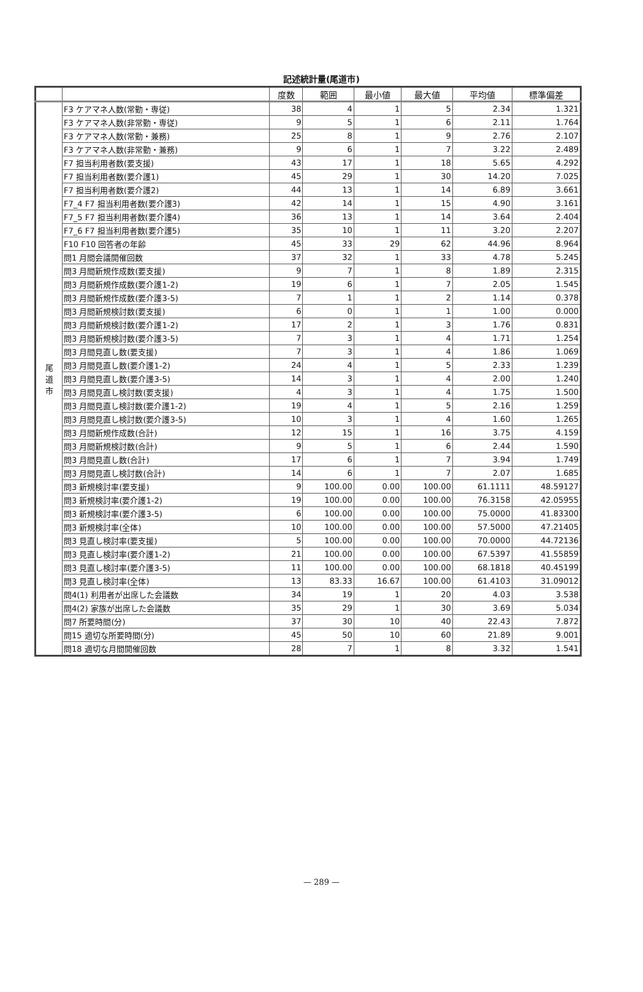記述統計量(尾道市)
| | | 度数 | 範囲 | 最小値 | 最大値 | 平均値 | 標準偏差 |
| --- | --- | --- | --- | --- | --- | --- | --- |
| 尾 道 市 | F3 ケアマネ人数(常勤・専従) | 38 | 4 | 1 | 5 | 2.34 | 1.321 |
| | F3 ケアマネ人数(非常勤・専従) | 9 | 5 | 1 | 6 | 2.11 | 1.764 |
| | F3 ケアマネ人数(常勤・兼務) | 25 | 8 | 1 | 9 | 2.76 | 2.107 |
| | F3 ケアマネ人数(非常勤・兼務) | 9 | 6 | 1 | 7 | 3.22 | 2.489 |
| | F7 担当利用者数(要支援) | 43 | 17 | 1 | 18 | 5.65 | 4.292 |
| | F7 担当利用者数(要介護1) | 45 | 29 | 1 | 30 | 14.20 | 7.025 |
| | F7 担当利用者数(要介護2) | 44 | 13 | 1 | 14 | 6.89 | 3.661 |
| | F7_4 F7 担当利用者数(要介護3) | 42 | 14 | 1 | 15 | 4.90 | 3.161 |
| | F7_5 F7 担当利用者数(要介護4) | 36 | 13 | 1 | 14 | 3.64 | 2.404 |
| | F7_6 F7 担当利用者数(要介護5) | 35 | 10 | 1 | 11 | 3.20 | 2.207 |
| | F10 F10 回答者の年齢 | 45 | 33 | 29 | 62 | 44.96 | 8.964 |
| | 問1 月間会議開催回数 | 37 | 32 | 1 | 33 | 4.78 | 5.245 |
| | 問3 月間新規作成数(要支援) | 9 | 7 | 1 | 8 | 1.89 | 2.315 |
| | 問3 月間新規作成数(要介護1-2) | 19 | 6 | 1 | 7 | 2.05 | 1.545 |
| | 問3 月間新規作成数(要介護3-5) | 7 | 1 | 1 | 2 | 1.14 | 0.378 |
| | 問3 月間新規検討数(要支援) | 6 | 0 | 1 | 1 | 1.00 | 0.000 |
| | 問3 月間新規検討数(要介護1-2) | 17 | 2 | 1 | 3 | 1.76 | 0.831 |
| | 問3 月間新規検討数(要介護3-5) | 7 | 3 | 1 | 4 | 1.71 | 1.254 |
| | 問3 月間見直し数(要支援) | 7 | 3 | 1 | 4 | 1.86 | 1.069 |
| | 問3 月間見直し数(要介護1-2) | 24 | 4 | 1 | 5 | 2.33 | 1.239 |
| | 問3 月間見直し数(要介護3-5) | 14 | 3 | 1 | 4 | 2.00 | 1.240 |
| | 問3 月間見直し検討数(要支援) | 4 | 3 | 1 | 4 | 1.75 | 1.500 |
| | 問3 月間見直し検討数(要介護1-2) | 19 | 4 | 1 | 5 | 2.16 | 1.259 |
| | 問3 月間見直し検討数(要介護3-5) | 10 | 3 | 1 | 4 | 1.60 | 1.265 |
| | 問3 月間新規作成数(合計) | 12 | 15 | 1 | 16 | 3.75 | 4.159 |
| | 問3 月間新規検討数(合計) | 9 | 5 | 1 | 6 | 2.44 | 1.590 |
| | 問3 月間見直し数(合計) | 17 | 6 | 1 | 7 | 3.94 | 1.749 |
| | 問3 月間見直し検討数(合計) | 14 | 6 | 1 | 7 | 2.07 | 1.685 |
| | 問3 新規検討率(要支援) | 9 | 100.00 | 0.00 | 100.00 | 61.1111 | 48.59127 |
| | 問3 新規検討率(要介護1-2) | 19 | 100.00 | 0.00 | 100.00 | 76.3158 | 42.05955 |
| | 問3 新規検討率(要介護3-5) | 6 | 100.00 | 0.00 | 100.00 | 75.0000 | 41.83300 |
| | 問3 新規検討率(全体) | 10 | 100.00 | 0.00 | 100.00 | 57.5000 | 47.21405 |
| | 問3 見直し検討率(要支援) | 5 | 100.00 | 0.00 | 100.00 | 70.0000 | 44.72136 |
| | 問3 見直し検討率(要介護1-2) | 21 | 100.00 | 0.00 | 100.00 | 67.5397 | 41.55859 |
| | 問3 見直し検討率(要介護3-5) | 11 | 100.00 | 0.00 | 100.00 | 68.1818 | 40.45199 |
| | 問3 見直し検討率(全体) | 13 | 83.33 | 16.67 | 100.00 | 61.4103 | 31.09012 |
| | 問4(1) 利用者が出席した会議数 | 34 | 19 | 1 | 20 | 4.03 | 3.538 |
| | 問4(2) 家族が出席した会議数 | 35 | 29 | 1 | 30 | 3.69 | 5.034 |
| | 問7 所要時間(分) | 37 | 30 | 10 | 40 | 22.43 | 7.872 |
| | 問15 適切な所要時間(分) | 45 | 50 | 10 | 60 | 21.89 | 9.001 |
| | 問18 適切な月間開催回数 | 28 | 7 | 1 | 8 | 3.32 | 1.541 |
— 289 —